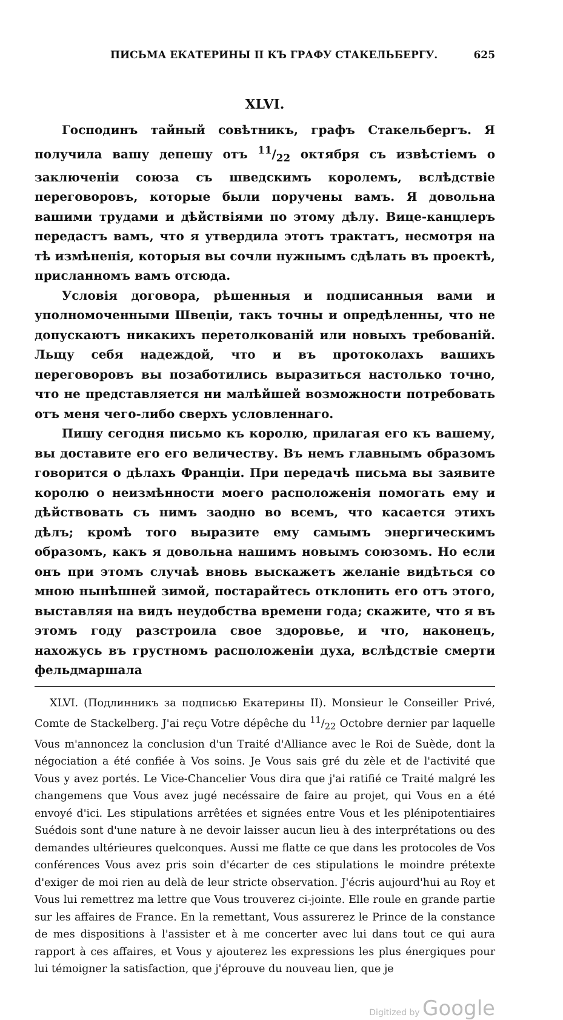ПИСЬМА ЕКАТЕРИНЫ II КЪ ГРАФУ СТАКЕЛЬБЕРГУ. 625
XLVI.
Господинъ тайный совѣтникъ, графъ Стакельбергъ. Я получила вашу депешу отъ 11/22 октября съ извѣстіемъ о заключеніи союза съ шведскимъ королемъ, вслѣдствіе переговоровъ, которые были поручены вамъ. Я довольна вашими трудами и дѣйствіями по этому дѣлу. Вице-канцлеръ передастъ вамъ, что я утвердила этотъ трактатъ, несмотря на тѣ измѣненія, которыя вы сочли нужнымъ сдѣлать въ проектѣ, присланномъ вамъ отсюда.
Условія договора, рѣшенныя и подписанныя вами и уполномоченными Швеціи, такъ точны и опредѣленны, что не допускаютъ никакихъ перетолкованій или новыхъ требованій. Льщу себя надеждой, что и въ протоколахъ вашихъ переговоровъ вы позаботились выразиться настолько точно, что не представляется ни малѣйшей возможности потребовать отъ меня чего-либо сверхъ условленнаго.
Пишу сегодня письмо къ королю, прилагая его къ вашему, вы доставите его его величеству. Въ немъ главнымъ образомъ говорится о дѣлахъ Франціи. При передачѣ письма вы заявите королю о неизмѣнности моего расположенія помогать ему и дѣйствовать съ нимъ заодно во всемъ, что касается этихъ дѣлъ; кромѣ того выразите ему самымъ энергическимъ образомъ, какъ я довольна нашимъ новымъ союзомъ. Но если онъ при этомъ случаѣ вновь выскажетъ желаніе видѣться со мною нынѣшней зимой, постарайтесь отклонить его отъ этого, выставляя на видъ неудобства времени года; скажите, что я въ этомъ году разстроила свое здоровье, и что, наконецъ, нахожусь въ грустномъ расположеніи духа, вслѣдствіе смерти фельдмаршала
XLVI. (Подлинникъ за подписью Екатерины II). Monsieur le Conseiller Privé, Comte de Stackelberg. J'ai reçu Votre dépêche du 11/22 Octobre dernier par laquelle Vous m'annoncez la conclusion d'un Traité d'Alliance avec le Roi de Suède, dont la négociation a été confiée à Vos soins. Je Vous sais gré du zèle et de l'activité que Vous y avez portés. Le Vice-Chancelier Vous dira que j'ai ratifié ce Traité malgré les changemens que Vous avez jugé necéssaire de faire au projet, qui Vous en a été envoyé d'ici. Les stipulations arrêtées et signées entre Vous et les plénipotentiaires Suédois sont d'une nature à ne devoir laisser aucun lieu à des interprétations ou des demandes ultérieures quelconques. Aussi me flatte ce que dans les protocoles de Vos conférences Vous avez pris soin d'écarter de ces stipulations le moindre prétexte d'exiger de moi rien au delà de leur stricte observation. J'écris aujourd'hui au Roy et Vous lui remettrez ma lettre que Vous trouverez ci-jointe. Elle roule en grande partie sur les affaires de France. En la remettant, Vous assurerez le Prince de la constance de mes dispositions à l'assister et à me concerter avec lui dans tout ce qui aura rapport à ces affaires, et Vous y ajouterez les expressions les plus énergiques pour lui témoigner la satisfaction, que j'éprouve du nouveau lien, que je
Digitized by Google